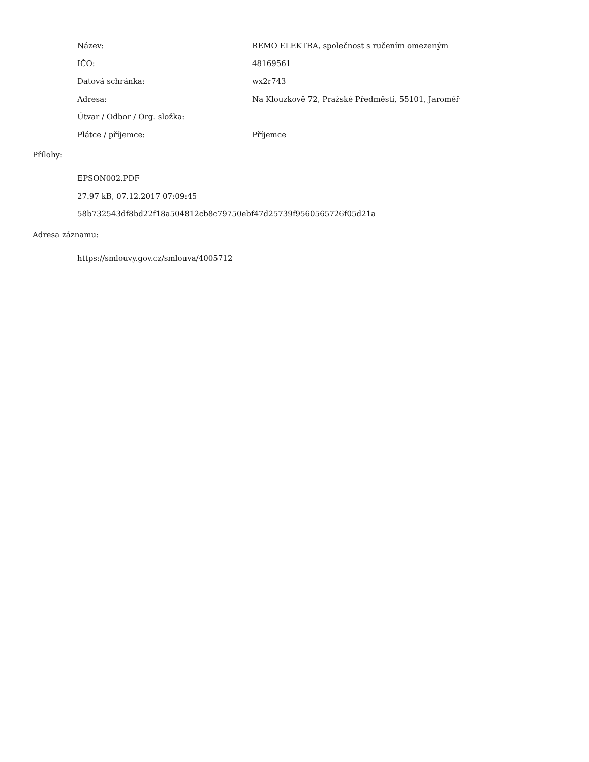| Název: | REMO ELEKTRA, společnost s ručením omezeným |
| IČO: | 48169561 |
| Datová schránka: | wx2r743 |
| Adresa: | Na Klouzkově 72, Pražské Předměstí, 55101, Jaroměř |
| Útvar / Odbor / Org. složka: | |
| Plátce / příjemce: | Příjemce |
Přílohy:
EPSON002.PDF
27.97 kB, 07.12.2017 07:09:45
58b732543df8bd22f18a504812cb8c79750ebf47d25739f9560565726f05d21a
Adresa záznamu:
https://smlouvy.gov.cz/smlouva/4005712